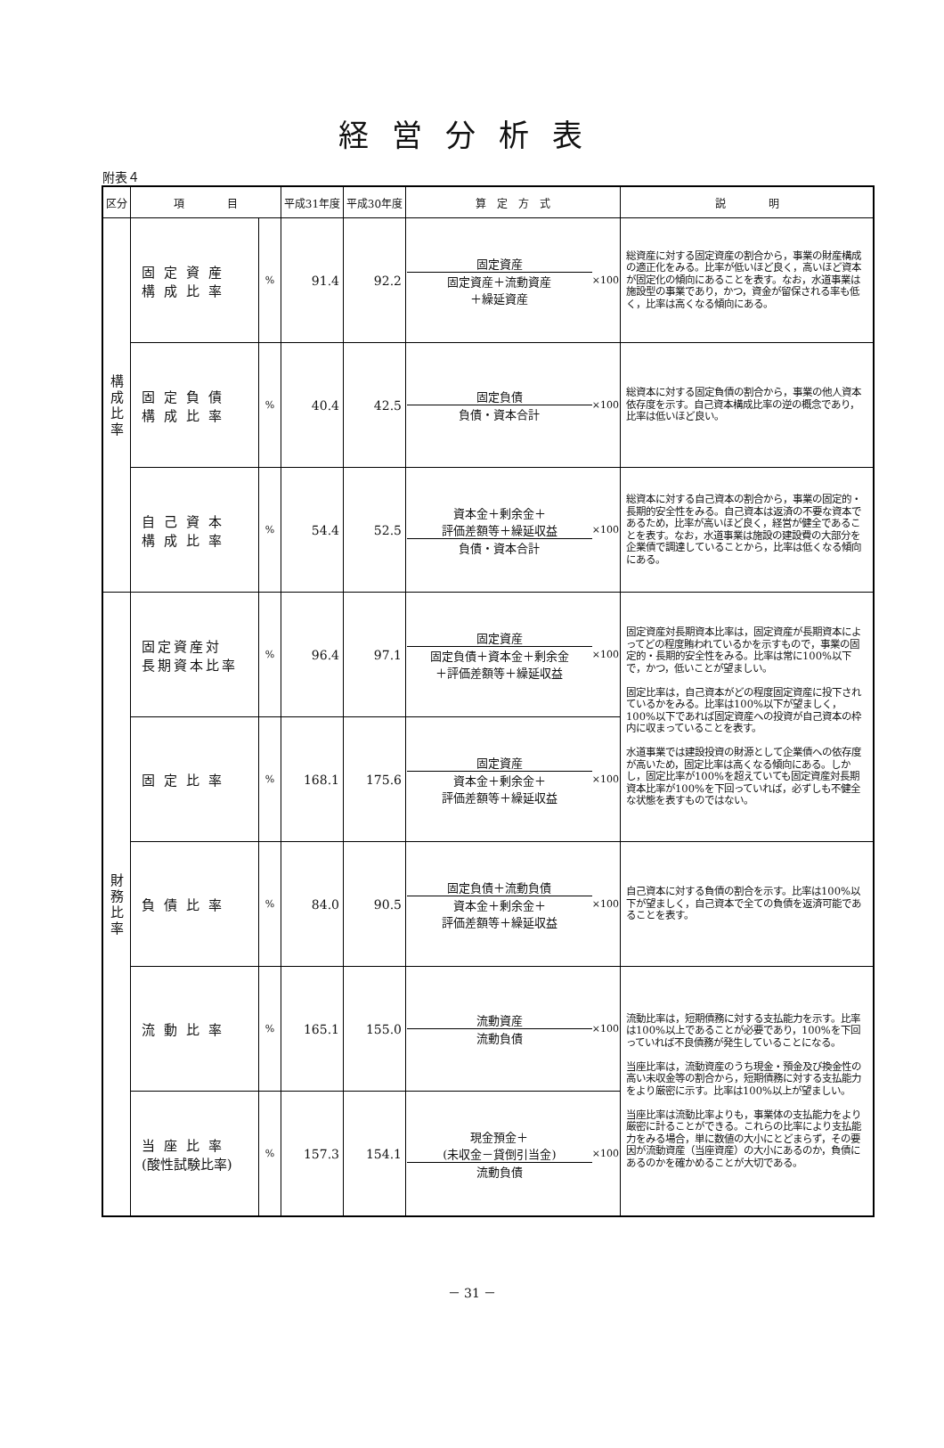経営分析表
附表４
| 区分 | 項 目 | | 平成31年度 | 平成30年度 | 算 定 方 式 | 説 明 |
| --- | --- | --- | --- | --- | --- | --- |
| 構 成 比 率 | 固定資産 構成比率 | % | 91.4 | 92.2 | 固定資産 固定資産＋流動資産 ＋繰延資産 ×100 | 総資産に対する固定資産の割合から，事業の財産構成の適正化をみる。比率が低いほど良く，高いほど資本が固定化の傾向にあることを表す。なお，水道事業は施設型の事業であり，かつ，資金が留保される率も低く，比率は高くなる傾向にある。 |
| | 固定負債 構成比率 | % | 40.4 | 42.5 | 固定負債 負債・資本合計 ×100 | 総資本に対する固定負債の割合から，事業の他人資本依存度を示す。自己資本構成比率の逆の概念であり，比率は低いほど良い。 |
| | 自己資本 構成比率 | % | 54.4 | 52.5 | 資本金＋剰余金＋ 評価差額等＋繰延収益 負債・資本合計 ×100 | 総資本に対する自己資本の割合から，事業の固定的・長期的安全性をみる。自己資本は返済の不要な資本であるため，比率が高いほど良く，経営が健全であることを表す。なお，水道事業は施設の建設費の大部分を企業債で調達していることから，比率は低くなる傾向にある。 |
| 財 務 比 率 | 固定資産対 長期資本比率 | % | 96.4 | 97.1 | 固定資産 固定負債＋資本金＋剰余金 ＋評価差額等＋繰延収益 ×100 | 固定資産対長期資本比率は，固定資産が長期資本によってどの程度賄われているかを示すもので，事業の固定的・長期的安全性をみる。比率は常に100%以下で，かつ，低いことが望ましい。 固定比率は，自己資本がどの程度固定資産に投下されているかをみる。比率は100%以下が望ましく，100%以下であれば固定資産への投資が自己資本の枠内に収まっていることを表す。 水道事業では建設投資の財源として企業債への依存度が高いため，固定比率は高くなる傾向にある。しかし，固定比率が100%を超えていても固定資産対長期資本比率が100%を下回っていれば，必ずしも不健全な状態を表すものではない。 |
| | 固定比率 | % | 168.1 | 175.6 | 固定資産 資本金＋剰余金＋ 評価差額等＋繰延収益 ×100 | |
| | 負債比率 | % | 84.0 | 90.5 | 固定負債＋流動負債 資本金＋剰余金＋ 評価差額等＋繰延収益 ×100 | 自己資本に対する負債の割合を示す。比率は100%以下が望ましく，自己資本で全ての負債を返済可能であることを表す。 |
| | 流動比率 | % | 165.1 | 155.0 | 流動資産 流動負債 ×100 | 流動比率は，短期債務に対する支払能力を示す。比率は100%以上であることが必要であり，100%を下回っていれば不良債務が発生していることになる。 当座比率は，流動資産のうち現金・預金及び換金性の高い未収金等の割合から，短期債務に対する支払能力をより厳密に示す。比率は100%以上が望ましい。 当座比率は流動比率よりも，事業体の支払能力をより厳密に計ることができる。これらの比率により支払能力をみる場合，単に数値の大小にとどまらず，その要因が流動資産（当座資産）の大小にあるのか，負債にあるのかを確かめることが大切である。 |
| | 当座比率 (酸性試験比率) | % | 157.3 | 154.1 | 現金預金＋ (未収金－貸倒引当金) 流動負債 ×100 | |
－ 31 －